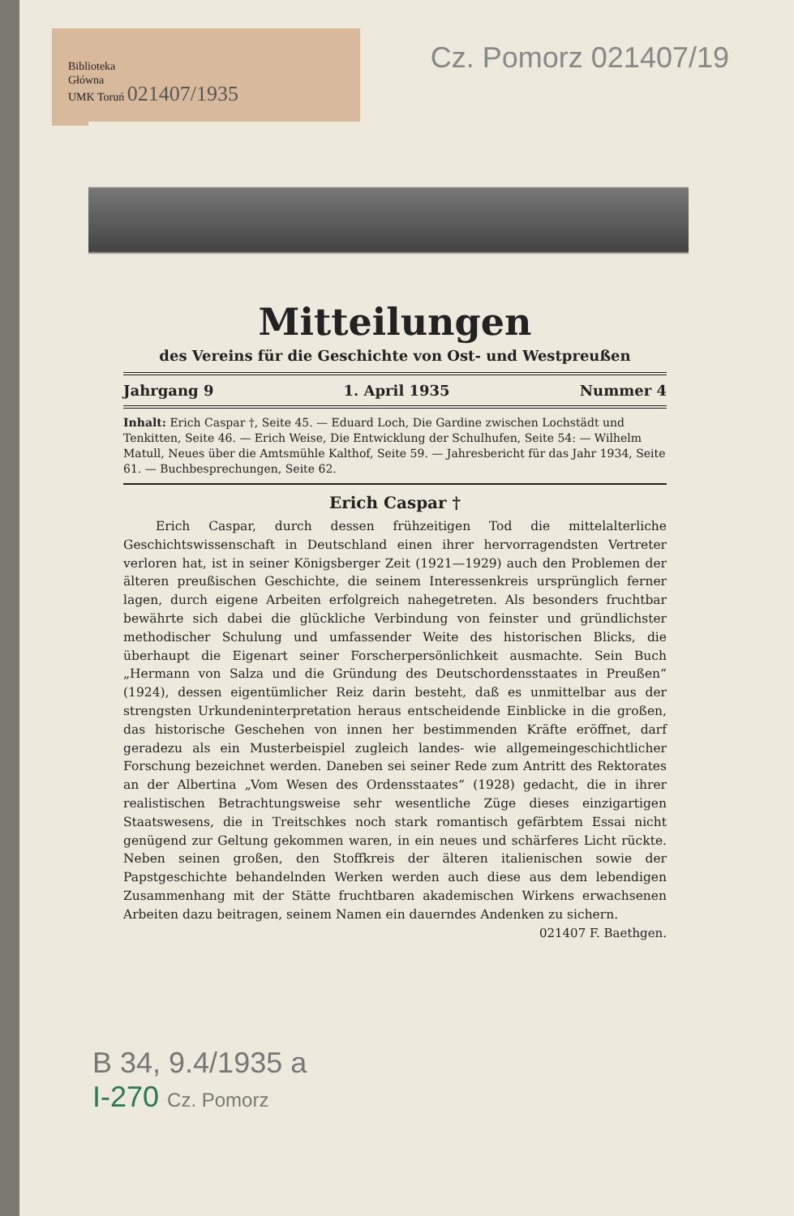Biblioteka
Główna
UMK Toruń 021407/1935
Cz. Pomorz 021407/19
Mitteilungen
des Vereins für die Geschichte von Ost- und Westpreußen
Jahrgang 9 1. April 1935 Nummer 4
Inhalt: Erich Caspar †, Seite 45. — Eduard Loch, Die Gardine zwischen Lochstädt und Tenkitten, Seite 46. — Erich Weise, Die Entwicklung der Schulhufen, Seite 54: — Wilhelm Matull, Neues über die Amtsmühle Kalthof, Seite 59. — Jahresbericht für das Jahr 1934, Seite 61. — Buchbesprechungen, Seite 62.
Erich Caspar †
Erich Caspar, durch dessen frühzeitigen Tod die mittelalterliche Geschichtswissenschaft in Deutschland einen ihrer hervorragendsten Vertreter verloren hat, ist in seiner Königsberger Zeit (1921—1929) auch den Problemen der älteren preußischen Geschichte, die seinem Interessenkreis ursprünglich ferner lagen, durch eigene Arbeiten erfolgreich nahegetreten. Als besonders fruchtbar bewährte sich dabei die glückliche Verbindung von feinster und gründlichster methodischer Schulung und umfassender Weite des historischen Blicks, die überhaupt die Eigenart seiner Forscherpersönlichkeit ausmachte. Sein Buch „Hermann von Salza und die Gründung des Deutschordensstaates in Preußen“ (1924), dessen eigentümlicher Reiz darin besteht, daß es unmittelbar aus der strengsten Urkundeninterpretation heraus entscheidende Einblicke in die großen, das historische Geschehen von innen her bestimmenden Kräfte eröffnet, darf geradezu als ein Musterbeispiel zugleich landes- wie allgemeingeschichtlicher Forschung bezeichnet werden. Daneben sei seiner Rede zum Antritt des Rektorates an der Albertina „Vom Wesen des Ordensstaates“ (1928) gedacht, die in ihrer realistischen Betrachtungsweise sehr wesentliche Züge dieses einzigartigen Staatswesens, die in Treitschkes noch stark romantisch gefärbtem Essai nicht genügend zur Geltung gekommen waren, in ein neues und schärferes Licht rückte. Neben seinen großen, den Stoffkreis der älteren italienischen sowie der Papstgeschichte behandelnden Werken werden auch diese aus dem lebendigen Zusammenhang mit der Stätte fruchtbaren akademischen Wirkens erwachsenen Arbeiten dazu beitragen, seinem Namen ein dauerndes Andenken zu sichern.
021407 F. Baethgen.
B 34, 9.4/1935 a
I-270 Cz. Pomorz